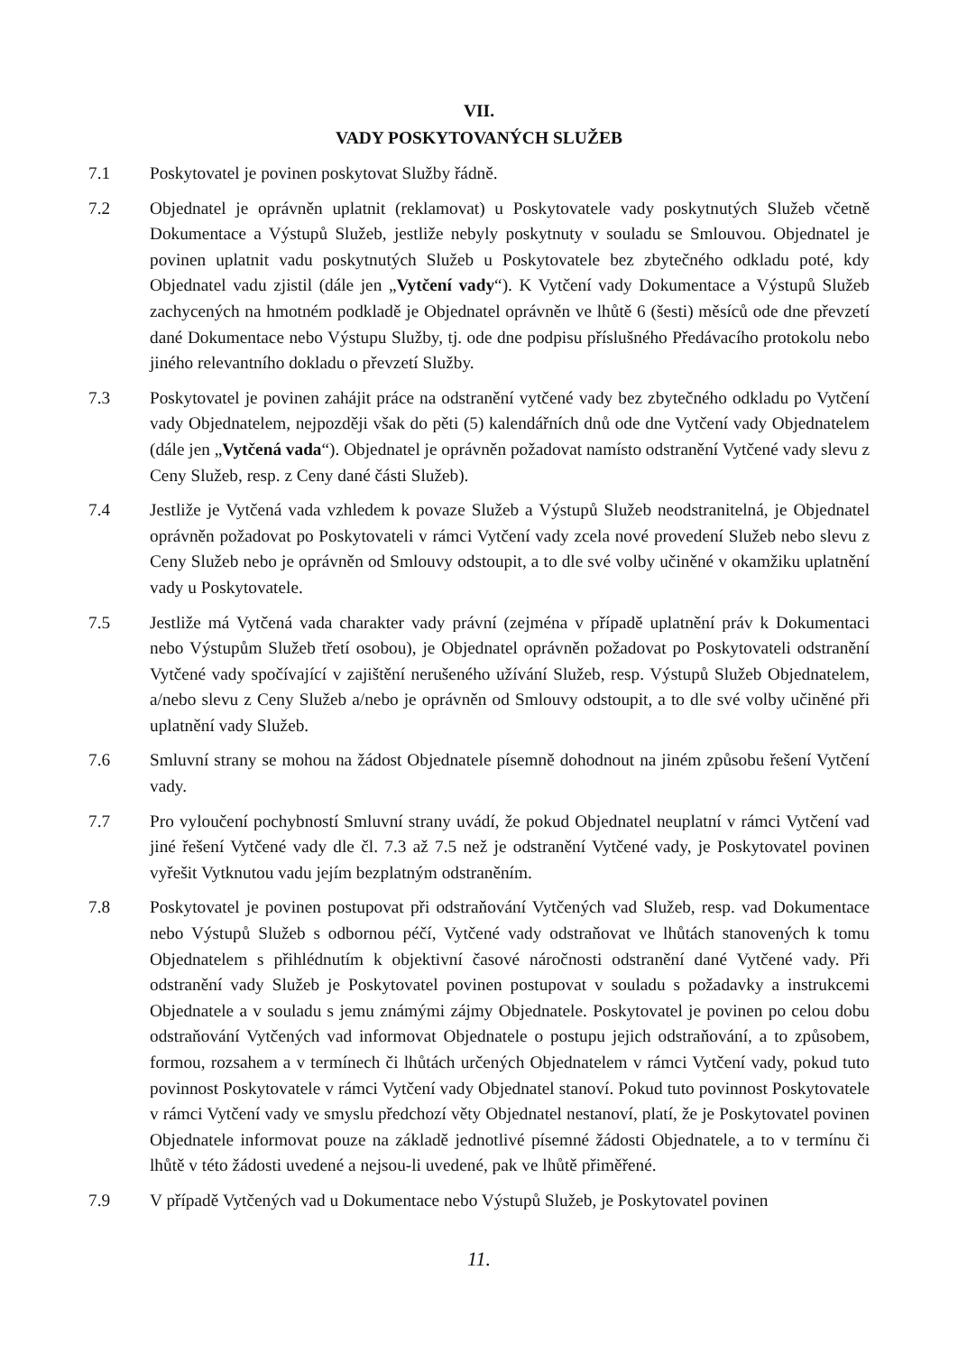VII.
VADY POSKYTOVANÝCH SLUŽEB
7.1 Poskytovatel je povinen poskytovat Služby řádně.
7.2 Objednatel je oprávněn uplatnit (reklamovat) u Poskytovatele vady poskytnutých Služeb včetně Dokumentace a Výstupů Služeb, jestliže nebyly poskytnuty v souladu se Smlouvou. Objednatel je povinen uplatnit vadu poskytnutých Služeb u Poskytovatele bez zbytečného odkladu poté, kdy Objednatel vadu zjistil (dále jen „Vytčení vady“). K Vytčení vady Dokumentace a Výstupů Služeb zachycených na hmotném podkladě je Objednatel oprávněn ve lhůtě 6 (šesti) měsíců ode dne převzetí dané Dokumentace nebo Výstupu Služby, tj. ode dne podpisu příslušného Předávacího protokolu nebo jiného relevantního dokladu o převzetí Služby.
7.3 Poskytovatel je povinen zahájit práce na odstranění vytčené vady bez zbytečného odkladu po Vytčení vady Objednatelem, nejpozději však do pěti (5) kalendářních dnů ode dne Vytčení vady Objednatelem (dále jen „Vytčená vada“). Objednatel je oprávněn požadovat namísto odstranění Vytčené vady slevu z Ceny Služeb, resp. z Ceny dané části Služeb).
7.4 Jestliže je Vytčená vada vzhledem k povaze Služeb a Výstupů Služeb neodstranitelná, je Objednatel oprávněn požadovat po Poskytovateli v rámci Vytčení vady zcela nové provedení Služeb nebo slevu z Ceny Služeb nebo je oprávněn od Smlouvy odstoupit, a to dle své volby učiněné v okamžiku uplatnění vady u Poskytovatele.
7.5 Jestliže má Vytčená vada charakter vady právní (zejména v případě uplatnění práv k Dokumentaci nebo Výstupům Služeb třetí osobou), je Objednatel oprávněn požadovat po Poskytovateli odstranění Vytčené vady spočívající v zajištění nerušeného užívání Služeb, resp. Výstupů Služeb Objednatelem, a/nebo slevu z Ceny Služeb a/nebo je oprávněn od Smlouvy odstoupit, a to dle své volby učiněné při uplatnění vady Služeb.
7.6 Smluvní strany se mohou na žádost Objednatele písemně dohodnout na jiném způsobu řešení Vytčení vady.
7.7 Pro vyloučení pochybností Smluvní strany uvádí, že pokud Objednatel neuplatní v rámci Vytčení vad jiné řešení Vytčené vady dle čl. 7.3 až 7.5 než je odstranění Vytčené vady, je Poskytovatel povinen vyřešit Vytknutou vadu jejím bezplatným odstraněním.
7.8 Poskytovatel je povinen postupovat při odstraňování Vytčených vad Služeb, resp. vad Dokumentace nebo Výstupů Služeb s odbornou péčí, Vytčené vady odstraňovat ve lhůtách stanovených k tomu Objednatelem s přihlédnutím k objektivní časové náročnosti odstranění dané Vytčené vady. Při odstranění vady Služeb je Poskytovatel povinen postupovat v souladu s požadavky a instrukcemi Objednatele a v souladu s jemu známými zájmy Objednatele. Poskytovatel je povinen po celou dobu odstraňování Vytčených vad informovat Objednatele o postupu jejich odstraňování, a to způsobem, formou, rozsahem a v termínech či lhůtách určených Objednatelem v rámci Vytčení vady, pokud tuto povinnost Poskytovatele v rámci Vytčení vady Objednatel stanoví. Pokud tuto povinnost Poskytovatele v rámci Vytčení vady ve smyslu předchozí věty Objednatel nestanoví, platí, že je Poskytovatel povinen Objednatele informovat pouze na základě jednotlivé písemné žádosti Objednatele, a to v termínu či lhůtě v této žádosti uvedené a nejsou-li uvedené, pak ve lhůtě přiměřené.
7.9 V případě Vytčených vad u Dokumentace nebo Výstupů Služeb, je Poskytovatel povinen
11.